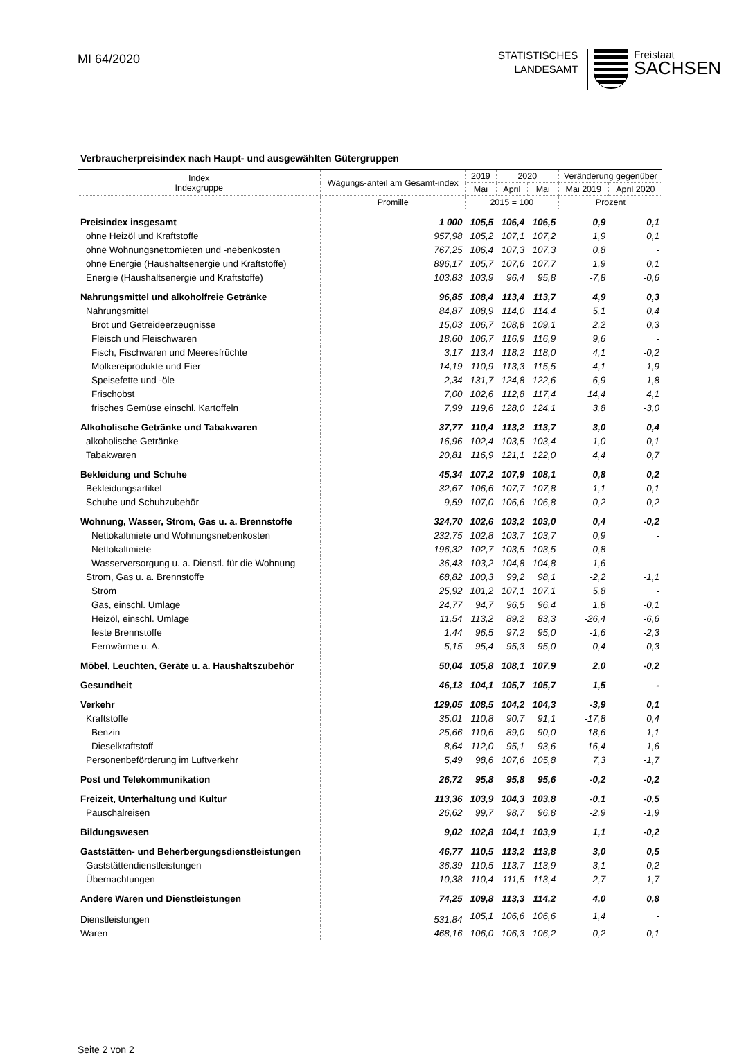MI 64/2020
STATISTISCHES
LANDESAMT
Freistaat
SACHSEN
Verbraucherpreisindex nach Haupt- und ausgewählten Gütergruppen
| Index Indexgruppe | Wägungs-anteil am Gesamt-index | 2019 | 2020 | | Veränderung gegenüber | |
| --- | --- | --- | --- | --- | --- | --- |
| | | Mai | April | Mai | Mai 2019 | April 2020 |
| | Promille | 2015 = 100 | | | Prozent | |
| Preisindex insgesamt | 1 000 | 105,5 | 106,4 | 106,5 | 0,9 | 0,1 |
| ohne Heizöl und Kraftstoffe | 957,98 | 105,2 | 107,1 | 107,2 | 1,9 | 0,1 |
| ohne Wohnungsnettomieten und -nebenkosten | 767,25 | 106,4 | 107,3 | 107,3 | 0,8 | - |
| ohne Energie (Haushaltsenergie und Kraftstoffe) | 896,17 | 105,7 | 107,6 | 107,7 | 1,9 | 0,1 |
| Energie (Haushaltsenergie und Kraftstoffe) | 103,83 | 103,9 | 96,4 | 95,8 | -7,8 | -0,6 |
| Nahrungsmittel und alkoholfreie Getränke | 96,85 | 108,4 | 113,4 | 113,7 | 4,9 | 0,3 |
| Nahrungsmittel | 84,87 | 108,9 | 114,0 | 114,4 | 5,1 | 0,4 |
| Brot und Getreideerzeugnisse | 15,03 | 106,7 | 108,8 | 109,1 | 2,2 | 0,3 |
| Fleisch und Fleischwaren | 18,60 | 106,7 | 116,9 | 116,9 | 9,6 | - |
| Fisch, Fischwaren und Meeresfrüchte | 3,17 | 113,4 | 118,2 | 118,0 | 4,1 | -0,2 |
| Molkereiprodukte und Eier | 14,19 | 110,9 | 113,3 | 115,5 | 4,1 | 1,9 |
| Speisefette und -öle | 2,34 | 131,7 | 124,8 | 122,6 | -6,9 | -1,8 |
| Frischobst | 7,00 | 102,6 | 112,8 | 117,4 | 14,4 | 4,1 |
| frisches Gemüse einschl. Kartoffeln | 7,99 | 119,6 | 128,0 | 124,1 | 3,8 | -3,0 |
| Alkoholische Getränke und Tabakwaren | 37,77 | 110,4 | 113,2 | 113,7 | 3,0 | 0,4 |
| alkoholische Getränke | 16,96 | 102,4 | 103,5 | 103,4 | 1,0 | -0,1 |
| Tabakwaren | 20,81 | 116,9 | 121,1 | 122,0 | 4,4 | 0,7 |
| Bekleidung und Schuhe | 45,34 | 107,2 | 107,9 | 108,1 | 0,8 | 0,2 |
| Bekleidungsartikel | 32,67 | 106,6 | 107,7 | 107,8 | 1,1 | 0,1 |
| Schuhe und Schuhzubehör | 9,59 | 107,0 | 106,6 | 106,8 | -0,2 | 0,2 |
| Wohnung, Wasser, Strom, Gas u. a. Brennstoffe | 324,70 | 102,6 | 103,2 | 103,0 | 0,4 | -0,2 |
| Nettokaltmiete und Wohnungsnebenkosten | 232,75 | 102,8 | 103,7 | 103,7 | 0,9 | - |
| Nettokaltmiete | 196,32 | 102,7 | 103,5 | 103,5 | 0,8 | - |
| Wasserversorgung u. a. Dienstl. für die Wohnung | 36,43 | 103,2 | 104,8 | 104,8 | 1,6 | - |
| Strom, Gas u. a. Brennstoffe | 68,82 | 100,3 | 99,2 | 98,1 | -2,2 | -1,1 |
| Strom | 25,92 | 101,2 | 107,1 | 107,1 | 5,8 | - |
| Gas, einschl. Umlage | 24,77 | 94,7 | 96,5 | 96,4 | 1,8 | -0,1 |
| Heizöl, einschl. Umlage | 11,54 | 113,2 | 89,2 | 83,3 | -26,4 | -6,6 |
| feste Brennstoffe | 1,44 | 96,5 | 97,2 | 95,0 | -1,6 | -2,3 |
| Fernwärme u. A. | 5,15 | 95,4 | 95,3 | 95,0 | -0,4 | -0,3 |
| Möbel, Leuchten, Geräte u. a. Haushaltszubehör | 50,04 | 105,8 | 108,1 | 107,9 | 2,0 | -0,2 |
| Gesundheit | 46,13 | 104,1 | 105,7 | 105,7 | 1,5 | - |
| Verkehr | 129,05 | 108,5 | 104,2 | 104,3 | -3,9 | 0,1 |
| Kraftstoffe | 35,01 | 110,8 | 90,7 | 91,1 | -17,8 | 0,4 |
| Benzin | 25,66 | 110,6 | 89,0 | 90,0 | -18,6 | 1,1 |
| Dieselkraftstoff | 8,64 | 112,0 | 95,1 | 93,6 | -16,4 | -1,6 |
| Personenbeförderung im Luftverkehr | 5,49 | 98,6 | 107,6 | 105,8 | 7,3 | -1,7 |
| Post und Telekommunikation | 26,72 | 95,8 | 95,8 | 95,6 | -0,2 | -0,2 |
| Freizeit, Unterhaltung und Kultur | 113,36 | 103,9 | 104,3 | 103,8 | -0,1 | -0,5 |
| Pauschalreisen | 26,62 | 99,7 | 98,7 | 96,8 | -2,9 | -1,9 |
| Bildungswesen | 9,02 | 102,8 | 104,1 | 103,9 | 1,1 | -0,2 |
| Gaststätten- und Beherbergungsdienstleistungen | 46,77 | 110,5 | 113,2 | 113,8 | 3,0 | 0,5 |
| Gaststättendienstleistungen | 36,39 | 110,5 | 113,7 | 113,9 | 3,1 | 0,2 |
| Übernachtungen | 10,38 | 110,4 | 111,5 | 113,4 | 2,7 | 1,7 |
| Andere Waren und Dienstleistungen | 74,25 | 109,8 | 113,3 | 114,2 | 4,0 | 0,8 |
| Dienstleistungen | 531,84 | 105,1 | 106,6 | 106,6 | 1,4 | - |
| Waren | 468,16 | 106,0 | 106,3 | 106,2 | 0,2 | -0,1 |
Seite 2 von 2